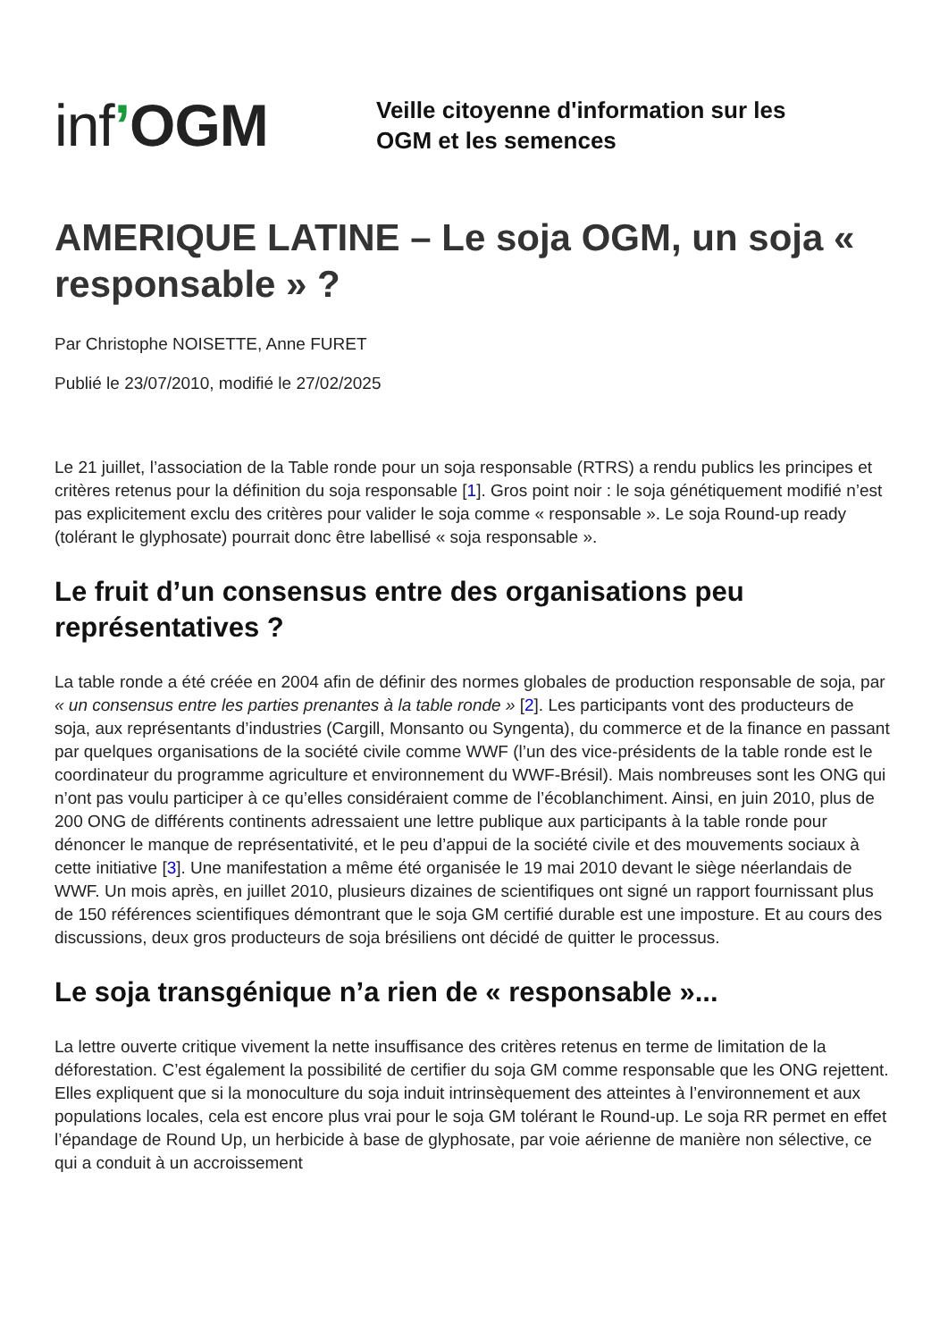inf’OGM
Veille citoyenne d'information sur les
OGM et les semences
AMERIQUE LATINE – Le soja OGM, un soja « responsable » ?
Par Christophe NOISETTE, Anne FURET
Publié le 23/07/2010, modifié le 27/02/2025
Le 21 juillet, l’association de la Table ronde pour un soja responsable (RTRS) a rendu publics les principes et critères retenus pour la définition du soja responsable [1]. Gros point noir : le soja génétiquement modifié n’est pas explicitement exclu des critères pour valider le soja comme « responsable ». Le soja Round-up ready (tolérant le glyphosate) pourrait donc être labellisé « soja responsable ».
Le fruit d’un consensus entre des organisations peu représentatives ?
La table ronde a été créée en 2004 afin de définir des normes globales de production responsable de soja, par « un consensus entre les parties prenantes à la table ronde » [2]. Les participants vont des producteurs de soja, aux représentants d’industries (Cargill, Monsanto ou Syngenta), du commerce et de la finance en passant par quelques organisations de la société civile comme WWF (l’un des vice-présidents de la table ronde est le coordinateur du programme agriculture et environnement du WWF-Brésil). Mais nombreuses sont les ONG qui n’ont pas voulu participer à ce qu’elles considéraient comme de l’écoblanchiment. Ainsi, en juin 2010, plus de 200 ONG de différents continents adressaient une lettre publique aux participants à la table ronde pour dénoncer le manque de représentativité, et le peu d’appui de la société civile et des mouvements sociaux à cette initiative [3]. Une manifestation a même été organisée le 19 mai 2010 devant le siège néerlandais de WWF. Un mois après, en juillet 2010, plusieurs dizaines de scientifiques ont signé un rapport fournissant plus de 150 références scientifiques démontrant que le soja GM certifié durable est une imposture. Et au cours des discussions, deux gros producteurs de soja brésiliens ont décidé de quitter le processus.
Le soja transgénique n’a rien de « responsable »...
La lettre ouverte critique vivement la nette insuffisance des critères retenus en terme de limitation de la déforestation. C’est également la possibilité de certifier du soja GM comme responsable que les ONG rejettent. Elles expliquent que si la monoculture du soja induit intrinsèquement des atteintes à l’environnement et aux populations locales, cela est encore plus vrai pour le soja GM tolérant le Round-up. Le soja RR permet en effet l’épandage de Round Up, un herbicide à base de glyphosate, par voie aérienne de manière non sélective, ce qui a conduit à un accroissement